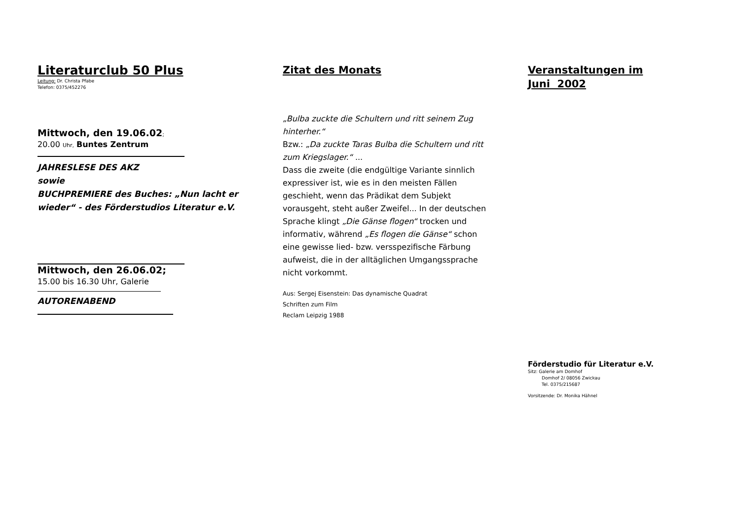Literaturclub 50 Plus
Leitung: Dr. Christa Pfabe
Telefon: 0375/452276
Mittwoch, den 19.06.02;
20.00 Uhr, Buntes Zentrum
JAHRESLESE DES AKZ
sowie
BUCHPREMIERE des Buches: „Nun lacht er wieder“ - des Förderstudios Literatur e.V.
Mittwoch, den 26.06.02;
15.00 bis 16.30 Uhr, Galerie
AUTORENABEND
Zitat des Monats
„Bulba zuckte die Schultern und ritt seinem Zug hinterher.“
Bzw.: „Da zuckte Taras Bulba die Schultern und ritt zum Kriegslager.“ ...
Dass die zweite (die endgültige Variante sinnlich expressiver ist, wie es in den meisten Fällen geschieht, wenn das Prädikat dem Subjekt vorausgeht, steht außer Zweifel... In der deutschen Sprache klingt „Die Gänse flogen“ trocken und informativ, während „Es flogen die Gänse“ schon eine gewisse lied- bzw. versspezifische Färbung aufweist, die in der alltäglichen Umgangssprache nicht vorkommt.
Aus: Sergej Eisenstein: Das dynamische Quadrat
Schriften zum Film
Reclam Leipzig 1988
Veranstaltungen im
Juni 2002
Förderstudio für Literatur e.V.
Sitz: Galerie am Domhof
Domhof 2/ 08056 Zwickau
Tel. 0375/215687
Vorsitzende: Dr. Monika Hähnel